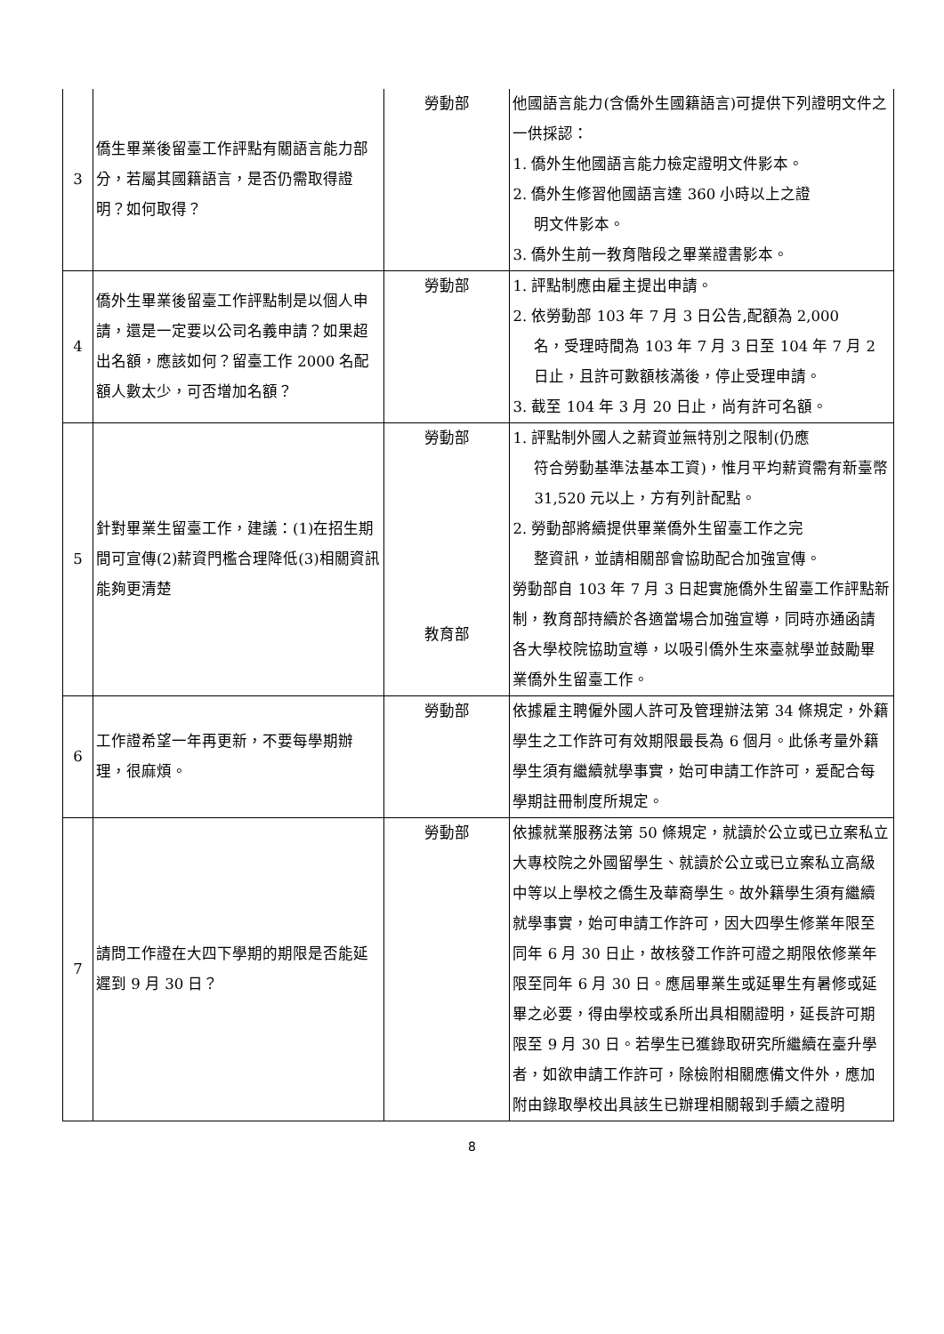| 3 | 僑生畢業後留臺工作評點有關語言能力部分，若屬其國籍語言，是否仍需取得證明？如何取得？ | 勞動部 | 他國語言能力(含僑外生國籍語言)可提供下列證明文件之一供採認： 1. 僑外生他國語言能力檢定證明文件影本。 2. 僑外生修習他國語言達 360 小時以上之證 明文件影本。 3. 僑外生前一教育階段之畢業證書影本。 |
| 4 | 僑外生畢業後留臺工作評點制是以個人申請，還是一定要以公司名義申請？如果超出名額，應該如何？留臺工作 2000 名配額人數太少，可否增加名額？ | 勞動部 | 1. 評點制應由雇主提出申請。 2. 依勞動部 103 年 7 月 3 日公告,配額為 2,000 名，受理時間為 103 年 7 月 3 日至 104 年 7 月 2 日止，且許可數額核滿後，停止受理申請。 3. 截至 104 年 3 月 20 日止，尚有許可名額。 |
| 5 | 針對畢業生留臺工作，建議：(1)在招生期間可宣傳(2)薪資門檻合理降低(3)相關資訊能夠更清楚 | 勞動部 | 1. 評點制外國人之薪資並無特別之限制(仍應 符合勞動基準法基本工資)，惟月平均薪資需有新臺幣 31,520 元以上，方有列計配點。 2. 勞動部將續提供畢業僑外生留臺工作之完 整資訊，並請相關部會協助配合加強宣傳。 |
| | | 教育部 | 勞動部自 103 年 7 月 3 日起實施僑外生留臺工作評點新制，教育部持續於各適當場合加強宣導，同時亦通函請各大學校院協助宣導，以吸引僑外生來臺就學並鼓勵畢業僑外生留臺工作。 |
| 6 | 工作證希望一年再更新，不要每學期辦理，很麻煩。 | 勞動部 | 依據雇主聘僱外國人許可及管理辦法第 34 條規定，外籍學生之工作許可有效期限最長為 6 個月。此係考量外籍學生須有繼續就學事實，始可申請工作許可，爰配合每學期註冊制度所規定。 |
| 7 | 請問工作證在大四下學期的期限是否能延遲到 9 月 30 日？ | 勞動部 | 依據就業服務法第 50 條規定，就讀於公立或已立案私立大專校院之外國留學生、就讀於公立或已立案私立高級中等以上學校之僑生及華裔學生。故外籍學生須有繼續就學事實，始可申請工作許可，因大四學生修業年限至同年 6 月 30 日止，故核發工作許可證之期限依修業年限至同年 6 月 30 日。應屆畢業生或延畢生有暑修或延畢之必要，得由學校或系所出具相關證明，延長許可期限至 9 月 30 日。若學生已獲錄取研究所繼續在臺升學者，如欲申請工作許可，除檢附相關應備文件外，應加附由錄取學校出具該生已辦理相關報到手續之證明 |
8